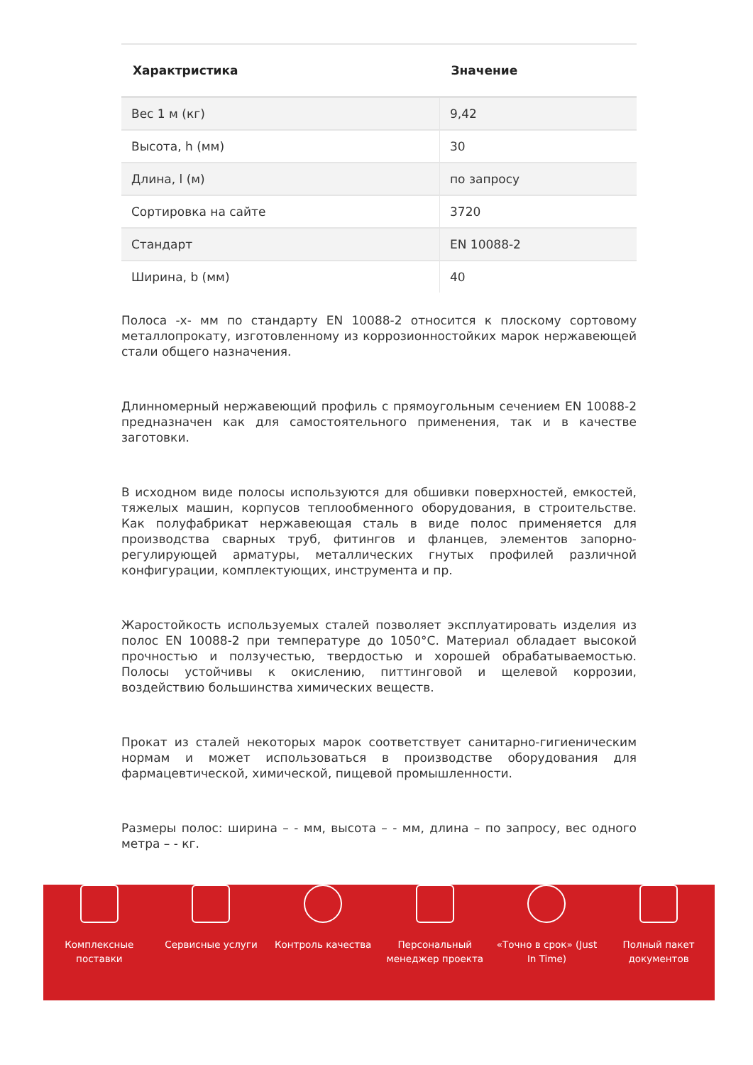| Характристика | Значение |
| --- | --- |
| Вес 1 м (кг) | 9,42 |
| Высота, h (мм) | 30 |
| Длина, l (м) | по запросу |
| Сортировка на сайте | 3720 |
| Стандарт | EN 10088-2 |
| Ширина, b (мм) | 40 |
Полоса -x- мм по стандарту EN 10088-2 относится к плоскому сортовому металлопрокату, изготовленному из коррозионностойких марок нержавеющей стали общего назначения.
Длинномерный нержавеющий профиль с прямоугольным сечением EN 10088-2 предназначен как для самостоятельного применения, так и в качестве заготовки.
В исходном виде полосы используются для обшивки поверхностей, емкостей, тяжелых машин, корпусов теплообменного оборудования, в строительстве. Как полуфабрикат нержавеющая сталь в виде полос применяется для производства сварных труб, фитингов и фланцев, элементов запорно-регулирующей арматуры, металлических гнутых профилей различной конфигурации, комплектующих, инструмента и пр.
Жаростойкость используемых сталей позволяет эксплуатировать изделия из полос EN 10088-2 при температуре до 1050°C. Материал обладает высокой прочностью и ползучестью, твердостью и хорошей обрабатываемостью. Полосы устойчивы к окислению, питтинговой и щелевой коррозии, воздействию большинства химических веществ.
Прокат из сталей некоторых марок соответствует санитарно-гигиеническим нормам и может использоваться в производстве оборудования для фармацевтической, химической, пищевой промышленности.
Размеры полос: ширина – - мм, высота – - мм, длина – по запросу, вес одного метра – - кг.
Комплексные поставки
Сервисные услуги Контроль качества Персональный менеджер проекта
«Точно в срок» (Just In Time)
Полный пакет документов